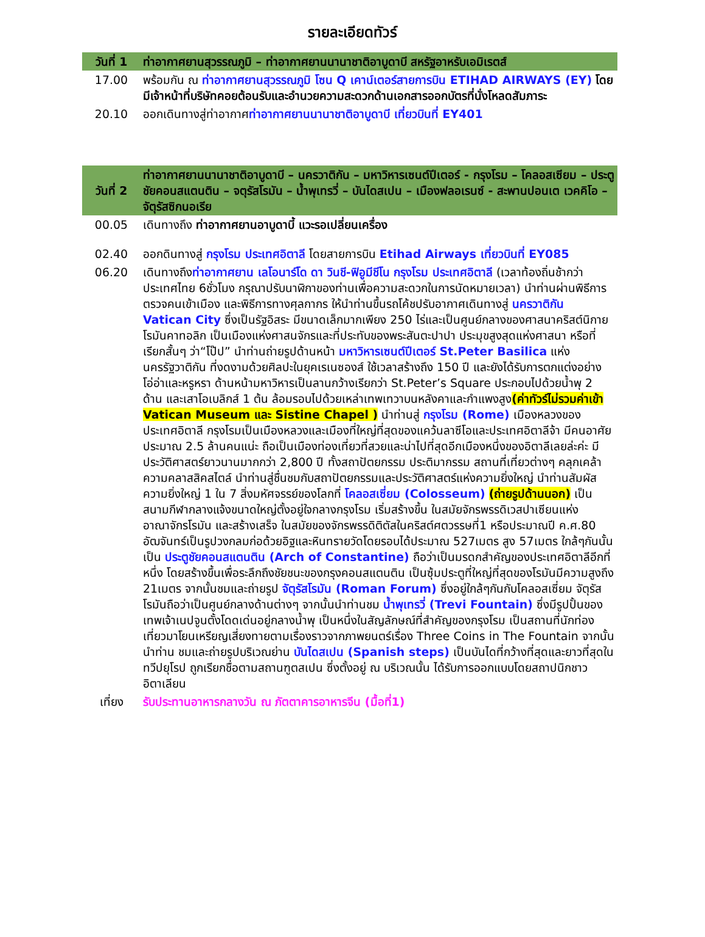รายละเอียดทัวร์
| วันที่ 1 | ท่าอากาศยานสุวรรณภูมิ – ท่าอากาศยานนานาชาติอาบูดาบี สหรัฐอาหรับเอมิเรตส์ |
| 17.00 | พร้อมกัน ณ ท่าอากาศยานสุวรรณภูมิ โซน Q เคาน์เตอร์สายการบิน ETIHAD AIRWAYS (EY) โดยมีเจ้าหน้าที่บริษัทคอยต้อนรับและอำนวยความสะดวกด้านเอกสารออกบัตรที่นั่งโหลดสัมภาระ |
| 20.10 | ออกเดินทางสู่ท่าอากาศ ท่าอากาศยานนานาชาติอาบูดาบี เที่ยวบินที่ EY401 |
| วันที่ 2 | ท่าอากาศยานนานาชาติอาบูดาบี – นครวาติกัน – มหาวิหารเซนต์ปีเตอร์ - กรุงโรม – โคลอสเซียม – ประตูชัยคอนสแตนติน – จตุรัสโรมัน – น้ำพุเทรวี่ – บันไดสเปน – เมืองฟลอเรนซ์ - สะพานปอนเต เวคคิโอ – จัตุรัสซิกนอเรีย |
| 00.05 | เดินทางถึง ท่าอากาศยานอาบูดาบี้ แวะรอเปลี่ยนเครื่อง |
| 02.40 | ออกดินทางสู่ กรุงโรม ประเทศอิตาลี โดยสายการบิน Etihad Airways เที่ยวบินที่ EY085 |
| 06.20 | เดินทางถึง ท่าอากาศยาน เลโอนาร์โด ดา วินชี-ฟิอูมีชีโน กรุงโรม ประเทศอิตาลี (เวลาท้องถิ่นช้ากว่าประเทศไทย 6ชั่วโมง กรุณาปรับนาฬิกาของท่านเพื่อความสะดวกในการนัดหมายเวลา) นำท่านผ่านพิธีการตรวจคนเข้าเมือง และพิธีการทางศุลกากร ให้นำท่านขึ้นรถโค้ชปรับอากาศเดินทางสู่ นครวาติกัน Vatican City ซึ่งเป็นรัฐอิสระ มีขนาดเล็กมากเพียง 250 ไร่และเป็นศูนย์กลางของศาสนาคริสต์นิกายโรมันคาทอลิก เป็นเมืองแห่งศาสนจักรและที่ประทับของพระสันตะปาปา ประมุขสูงสุดแห่งศาสนา หรือที่เรียกสั้นๆ ว่า“โป๊ป” นำท่านถ่ายรูปด้านหน้า มหาวิหารเซนต์ปีเตอร์ St.Peter Basilica แห่งนครรัฐวาติกัน ที่งดงามด้วยศิลปะในยุคเรเนซองส์ ใช้เวลาสร้างถึง 150 ปี และยังได้รับการตกแต่งอย่างโอ่อ่าและหรูหรา ด้านหน้ามหาวิหารเป็นลานกว้างเรียกว่า St.Peter’s Square ประกอบไปด้วยน้ำพุ 2 ด้าน และเสาโอเบลิกส์ 1 ต้น ล้อมรอบไปด้วยเหล่าเทพเทวาบนหลังคาและกำแพงสูง (ค่าทัวร์ไม่รวมค่าเข้า Vatican Museum และ Sistine Chapel ) นำท่านสู่ กรุงโรม (Rome) เมืองหลวงของประเทศอิตาลี กรุงโรมเป็นเมืองหลวงและเมืองที่ใหญ่ที่สุดของแคว้นลาซีโอและประเทศอิตาลีจ้า มีคนอาศัยประมาณ 2.5 ล้านคนแน่ะ ถือเป็นเมืองท่องเที่ยวที่สวยและน่าไปที่สุดอีกเมืองหนึ่งของอิตาลีเลยล่ะค่ะ มีประวัติศาสตร์ยาวนานมากกว่า 2,800 ปี ทั้งสถาปัตยกรรม ประติมากรรม สถานที่เที่ยวต่างๆ คลุกเคล้าความคลาสสิคสไตล์ นำท่านสู่ชื่นชมกับสถาปัตยกรรมและประวัติศาสตร์แห่งความยิ่งใหญ่ นำท่านสัมผัสความยิ่งใหญ่ 1 ใน 7 สิ่งมหัศจรรย์ของโลกที่ โคลอสเซี่ยม (Colosseum) (ถ่ายรูปด้านนอก) เป็นสนามกีฬากลางแจ้งขนาดใหญ่ตั้งอยู่ใจกลางกรุงโรม เริ่มสร้างขึ้น ในสมัยจักรพรรดิเวสปาเซียนแห่งอาณาจักรโรมัน และสร้างเสร็จ ในสมัยของจักรพรรดิติตัสในคริสต์ศตวรรษที่1 หรือประมาณปี ค.ศ.80 อัฒจันทร์เป็นรูปวงกลมก่อด้วยอิฐและหินทรายวัดโดยรอบได้ประมาณ 527เมตร สูง 57เมตร ใกล้ๆกันนั้นเป็น ประตูชัยคอนสแตนติน (Arch of Constantine) ถือว่าเป็นมรดกสำคัญของประเทศอิตาลีอีกที่หนึ่ง โดยสร้างขึ้นเพื่อระลึกถึงชัยชนะของกรุงคอนสแตนติน เป็นซุ้มประตูที่ใหญ่ที่สุดของโรมันมีความสูงถึง 21เมตร จากนั้นชมและถ่ายรูป จัตุรัสโรมัน (Roman Forum) ซึ่งอยู่ใกล้ๆกันกับโคลอสเซี่ยม จัตุรัสโรมันถือว่าเป็นศูนย์กลางด้านต่างๆ จากนั้นนำท่านชม น้ำพุเทรวี่ (Trevi Fountain) ซึ่งมีรูปปั้นของเทพเจ้าเนปจูนตั้งโดดเด่นอยู่กลางน้ำพุ เป็นหนึ่งในสัญลักษณ์ที่สำคัญของกรุงโรม เป็นสถานที่นักท่องเที่ยวมาโยนเหรียญเสี่ยงทายตามเรื่องราวจากภาพยนตร์เรื่อง Three Coins in The Fountain จากนั้นนำท่าน ชมและถ่ายรูปบริเวณย่าน บันไดสเปน (Spanish steps) เป็นบันไดที่กว้างที่สุดและยาวที่สุดในทวีปยุโรป ถูกเรียกชื่อตามสถานฑูตสเปน ซึ่งตั้งอยู่ ณ บริเวณนั้น ได้รับการออกแบบโดยสถาปนิกชาวอิตาเลียน |
| เที่ยง | รับประทานอาหารกลางวัน ณ ภัตตาคารอาหารจีน (มื้อที่1) |